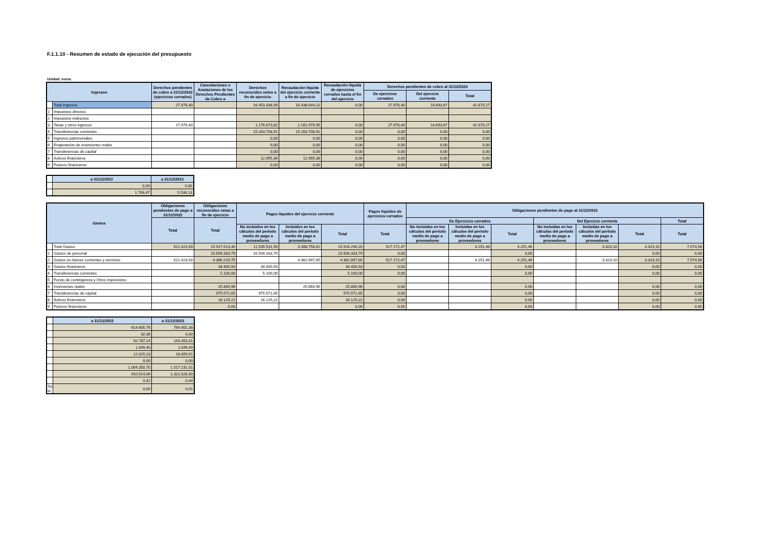F.1.1.10 - Resumen de estado de ejecución del presupuesto
Unidad: euros
| Ingresos | | Derechos pendientes de cobro a 31/12/2022 (ejercicios cerrados) | Cancelaciones o Anulaciones de los Derechos Pendientes de Cobro a | Derechos reconocidos netos a fin de ejercicio | Recaudación líquida del ejercicio corriente a fin de ejercicio | Recaudación líquida de ejercicios cerrados hasta el fin del ejercicio | Derechos pendientes de cobro al 31/12/2023 | | |
| --- | --- | --- | --- | --- | --- | --- | --- | --- | --- |
| | | | | | | | De ejercicios cerrados | Del ejercicio corriente | Total |
| | Total Ingresos | 27.976,40 | | 16.453.338,09 | 16.438.644,22 | 0,00 | 27.976,40 | 14.693,87 | 42.670,27 |
| 1 | Impuestos directos | | | | | | | | |
| 2 | Impuestos indirectos | | | | | | | | |
| 3 | Tasas y otros ingresos | 27.976,40 | | 1.176.673,82 | 1.161.979,95 | 0,00 | 27.976,40 | 14.693,87 | 42.670,27 |
| 4 | Transferencias corrientes | | | 15.263.708,91 | 15.263.708,91 | 0,00 | 0,00 | 0,00 | 0,00 |
| 5 | Ingresos patrimoniales | | | 0,00 | 0,00 | 0,00 | 0,00 | 0,00 | 0,00 |
| 6 | Enajenación de inversiones reales | | | 0,00 | 0,00 | 0,00 | 0,00 | 0,00 | 0,00 |
| 7 | Transferencias de capital | | | 0,00 | 0,00 | 0,00 | 0,00 | 0,00 | 0,00 |
| 8 | Activos financieros | | | 12.955,36 | 12.955,36 | 0,00 | 0,00 | 0,00 | 0,00 |
| 9 | Pasivos financieros | | | 0,00 | 0,00 | 0,00 | 0,00 | 0,00 | 0,00 |
| | a 31/12/2022 | a 31/12/2023 |
| | 0,00 | 0,00 |
| | 1.768,47 | 5.536,13 |
| Gastos | | Obligaciones pendientes de pago a 31/12/2022 | Obligaciones reconocidos netas a fin de ejercicio | Pagos líquidos del ejercicio corriente | | | Pagos líquidos de ejercicios cerrados | Obligaciones pendientes de pago al 31/12/2023 | | | | | | |
| --- | --- | --- | --- | --- | --- | --- | --- | --- | --- | --- | --- | --- | --- | --- |
| | | Total | Total | | | | | De Ejercicios cerrados | | | Del Ejercicio corriente | | | Total |
| | | | | No incluidos en los cálculos del período medio de pago a proveedores | Incluidos en los cálculos del período medio de pago a proveedores | Total | Total | No incluidas en los cálculos del período medio de pago a proveedores | Incluidas en los cálculos del período medio de pago a proveedores | Total | No incluidas en los cálculos del período medio de pago a proveedores | Incluidas en los cálculos del período medio de pago a proveedores | Total | Total |
| | Total Gastos | 521.423,93 | 15.927.613,30 | 11.535.531,59 | 4.388.758,61 | 15.924.290,20 | 517.172,47 | | 4.251,46 | 4.251,46 | | 3.323,10 | 3.323,10 | 7.574,56 |
| 1 | Gastos de personal | | 10.504.333,79 | 10.504.333,79 | | 10.504.333,79 | 0,00 | | | 0,00 | | | 0,00 | 0,00 |
| 2 | Gastos en bienes corrientes y servicios | 521.423,93 | 4.366.220,75 | | 4.362.897,65 | 4.362.897,65 | 517.172,47 | | 4.251,46 | 4.251,46 | | 3.323,10 | 3.323,10 | 7.574,56 |
| 3 | Gastos financieros | | 34.400,93 | 34.400,93 | | 34.400,93 | 0,00 | | | 0,00 | | | 0,00 | 0,00 |
| 4 | Transferencias corrientes | | 5.100,00 | 5.100,00 | | 5.100,00 | 0,00 | | | 0,00 | | | 0,00 | 0,00 |
| 5 | Fondo de contingencia y Otros imprevistos | | | | | | | | | | | | | |
| 6 | Inversiones reales | | 25.860,96 | | 25.860,96 | 25.860,96 | 0,00 | | | 0,00 | | | 0,00 | 0,00 |
| 7 | Transferencias de capital | | 975.571,65 | 975.571,65 | | 975.571,65 | 0,00 | | | 0,00 | | | 0,00 | 0,00 |
| 8 | Activos financieros | | 16.125,22 | 16.125,22 | | 16.125,22 | 0,00 | | | 0,00 | | | 0,00 | 0,00 |
| 9 | Pasivos financieros | | 0,00 | | | 0,00 | 0,00 | | | 0,00 | | | 0,00 | 0,00 |
| | a 31/12/2022 | a 31/12/2023 |
| | 614.605,76 | 769.401,38 |
| | 32,38 | 0,00 |
| | 92.787,24 | 193.353,31 |
| | 1.049,40 | 1.049,40 |
| | 12.015,23 | 18.859,91 |
| | 0,00 | 0,00 |
| | 1.004.350,70 | 1.517.231,01 |
| | 910.514,06 | 1.322.828,30 |
| | 0,42 | 0,44 |
| Sa ld | 0,00 | 0,01 |